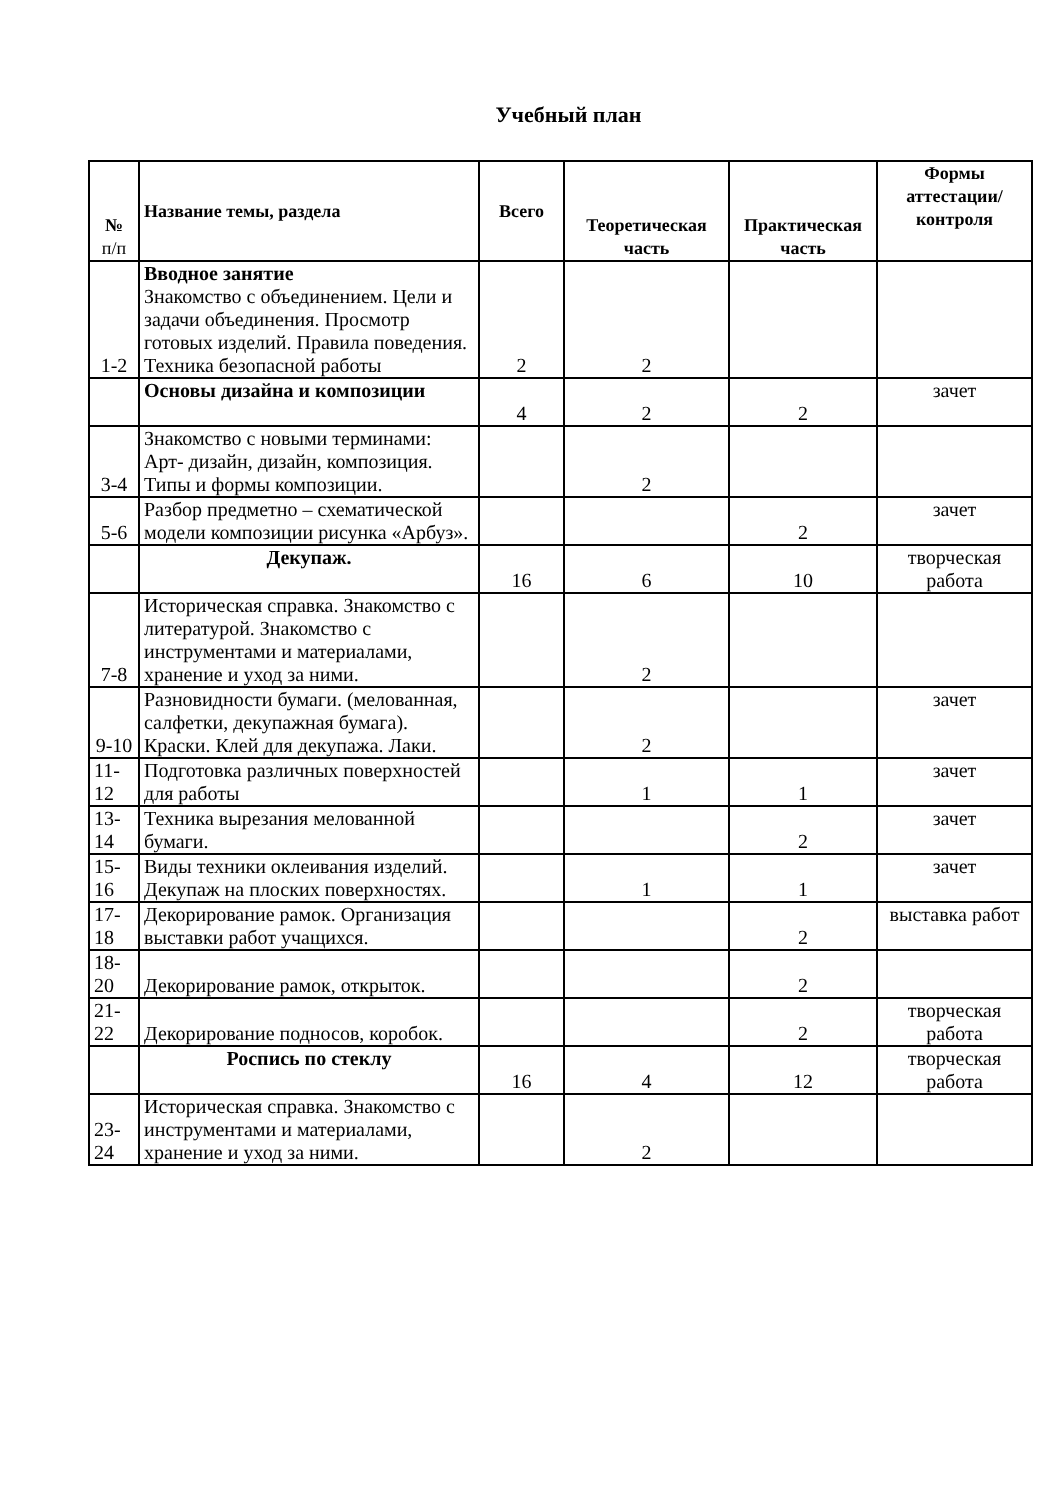Учебный план
| № п/п | Название темы, раздела | Всего | Теоретическая часть | Практическая часть | Формы аттестации/ контроля |
| --- | --- | --- | --- | --- | --- |
| 1-2 | Вводное занятие Знакомство с объединением. Цели и задачи объединения. Просмотр готовых изделий. Правила поведения. Техника безопасной работы | 2 | 2 | | |
| | Основы дизайна и композиции | 4 | 2 | 2 | зачет |
| 3-4 | Знакомство с новыми терминами: Арт- дизайн, дизайн, композиция. Типы и формы композиции. | | 2 | | |
| 5-6 | Разбор предметно – схематической модели композиции рисунка «Арбуз». | | | 2 | зачет |
| | Декупаж. | 16 | 6 | 10 | творческая работа |
| 7-8 | Историческая справка. Знакомство с литературой. Знакомство с инструментами и материалами, хранение и уход за ними. | | 2 | | |
| 9-10 | Разновидности бумаги. (мелованная, салфетки, декупажная бумага). Краски. Клей для декупажа. Лаки. | | 2 | | зачет |
| 11-12 | Подготовка различных поверхностей для работы | | 1 | 1 | зачет |
| 13-14 | Техника вырезания мелованной бумаги. | | | 2 | зачет |
| 15-16 | Виды техники оклеивания изделий. Декупаж на плоских поверхностях. | | 1 | 1 | зачет |
| 17-18 | Декорирование рамок. Организация выставки работ учащихся. | | | 2 | выставка работ |
| 18-20 | Декорирование рамок, открыток. | | | 2 | |
| 21-22 | Декорирование подносов, коробок. | | | 2 | творческая работа |
| | Роспись по стеклу | 16 | 4 | 12 | творческая работа |
| 23-24 | Историческая справка. Знакомство с инструментами и материалами, хранение и уход за ними. | | 2 | | |